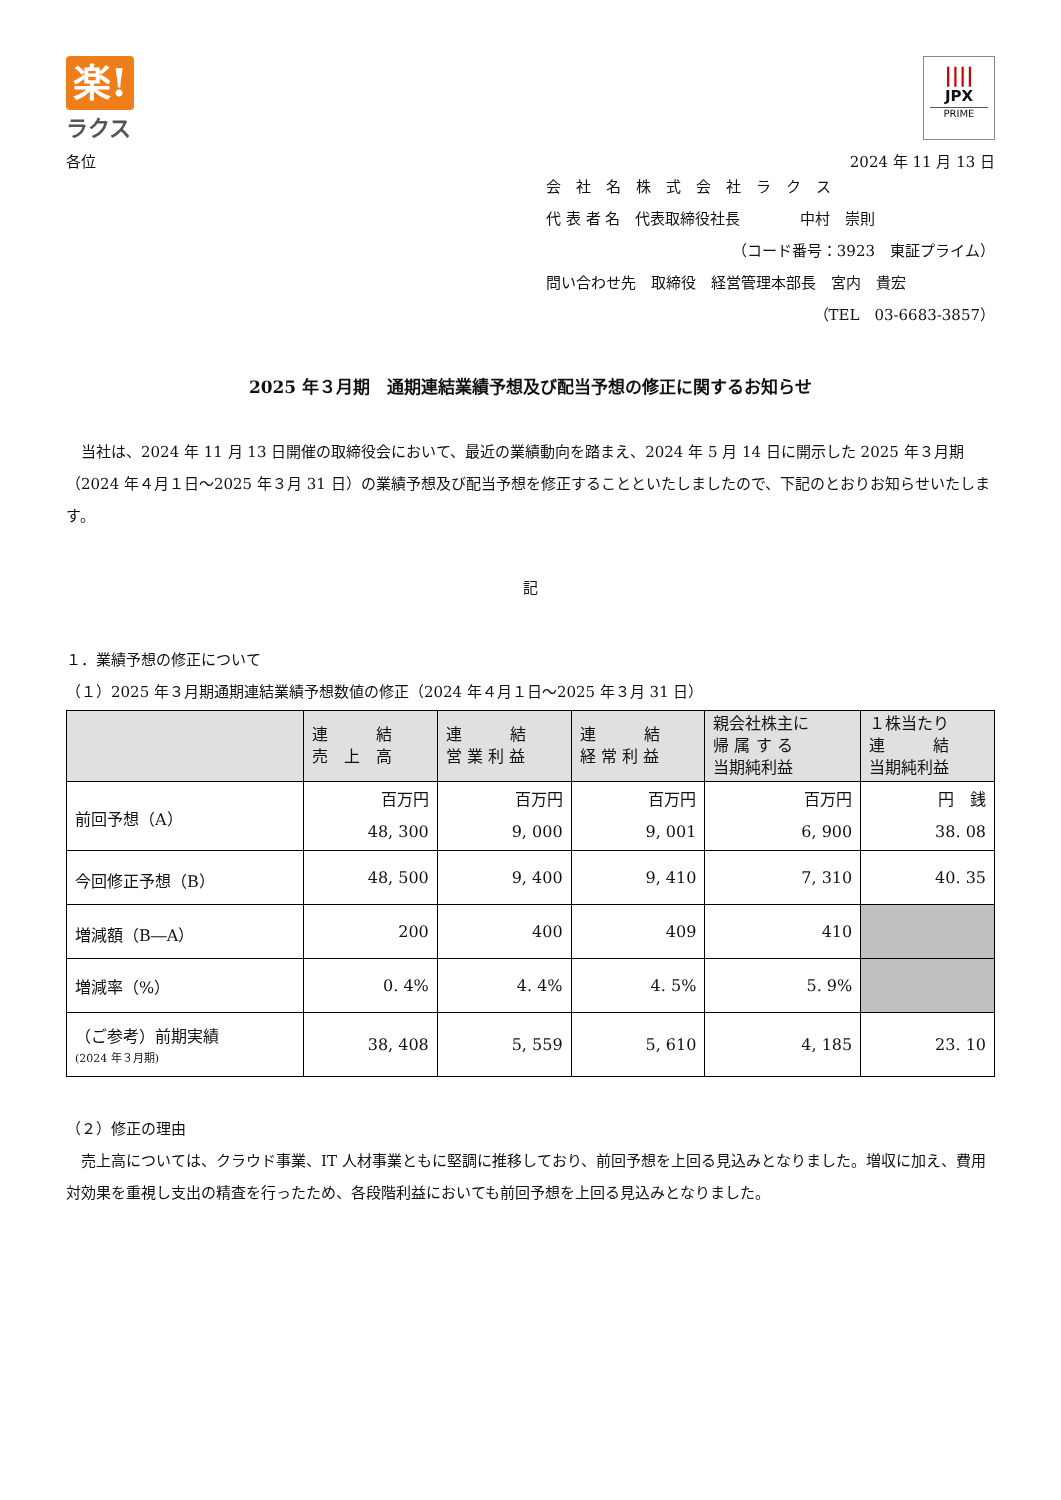楽!
ラクス
||||
JPX
PRIME
各位 2024 年 11 月 13 日
会　社　名　株　式　会　社　ラ　ク　ス
代 表 者 名　代表取締役社長　　　　中村　崇則
（コード番号：3923　東証プライム）
問い合わせ先　取締役　経営管理本部長　宮内　貴宏
（TEL　03-6683-3857）
2025 年３月期　通期連結業績予想及び配当予想の修正に関するお知らせ
　当社は、2024 年 11 月 13 日開催の取締役会において、最近の業績動向を踏まえ、2024 年 5 月 14 日に開示した 2025 年３月期（2024 年４月１日～2025 年３月 31 日）の業績予想及び配当予想を修正することといたしましたので、下記のとおりお知らせいたします。
記
１．業績予想の修正について
（１）2025 年３月期通期連結業績予想数値の修正（2024 年４月１日～2025 年３月 31 日）
| | 連 結 売 上 高 | 連 結 営 業 利 益 | 連 結 経 常 利 益 | 親会社株主に 帰 属 す る 当期純利益 | １株当たり 連 結 当期純利益 |
| --- | --- | --- | --- | --- | --- |
| 前回予想（A） | 百万円 48, 300 | 百万円 9, 000 | 百万円 9, 001 | 百万円 6, 900 | 円 銭 38. 08 |
| 今回修正予想（B） | 48, 500 | 9, 400 | 9, 410 | 7, 310 | 40. 35 |
| 増減額（B―A） | 200 | 400 | 409 | 410 | |
| 増減率（%） | 0. 4% | 4. 4% | 4. 5% | 5. 9% | |
| （ご参考）前期実績 (2024 年３月期) | 38, 408 | 5, 559 | 5, 610 | 4, 185 | 23. 10 |
（２）修正の理由
　売上高については、クラウド事業、IT 人材事業ともに堅調に推移しており、前回予想を上回る見込みとなりました。増収に加え、費用対効果を重視し支出の精査を行ったため、各段階利益においても前回予想を上回る見込みとなりました。